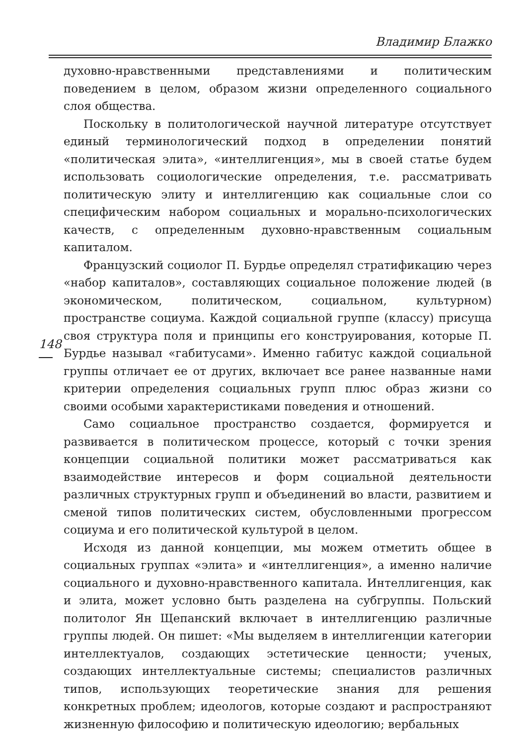148
Владимир Блажко
духовно-нравственными представлениями и политическим поведением в целом, образом жизни определенного социального слоя общества.
Поскольку в политологической научной литературе отсутствует единый терминологический подход в определении понятий «политическая элита», «интеллигенция», мы в своей статье будем использовать социологические определения, т.е. рассматривать политическую элиту и интеллигенцию как социальные слои со специфическим набором социальных и морально-психологических качеств, с определенным духовно-нравственным социальным капиталом.
Французский социолог П. Бурдье определял стратификацию через «набор капиталов», составляющих социальное положение людей (в экономическом, политическом, социальном, культурном) пространстве социума. Каждой социальной группе (классу) присуща своя структура поля и принципы его конструирования, которые П. Бурдье называл «габитусами». Именно габитус каждой социальной группы отличает ее от других, включает все ранее названные нами критерии определения социальных групп плюс образ жизни со своими особыми характеристиками поведения и отношений.
Само социальное пространство создается, формируется и развивается в политическом процессе, который с точки зрения концепции социальной политики может рассматриваться как взаимодействие интересов и форм социальной деятельности различных структурных групп и объединений во власти, развитием и сменой типов политических систем, обусловленными прогрессом социума и его политической культурой в целом.
Исходя из данной концепции, мы можем отметить общее в социальных группах «элита» и «интеллигенция», а именно наличие социального и духовно-нравственного капитала. Интеллигенция, как и элита, может условно быть разделена на субгруппы. Польский политолог Ян Щепанский включает в интеллигенцию различные группы людей. Он пишет: «Мы выделяем в интеллигенции категории интеллектуалов, создающих эстетические ценности; ученых, создающих интеллектуальные системы; специалистов различных типов, использующих теоретические знания для решения конкретных проблем; идеологов, которые создают и распространяют жизненную философию и политическую идеологию; вербальных